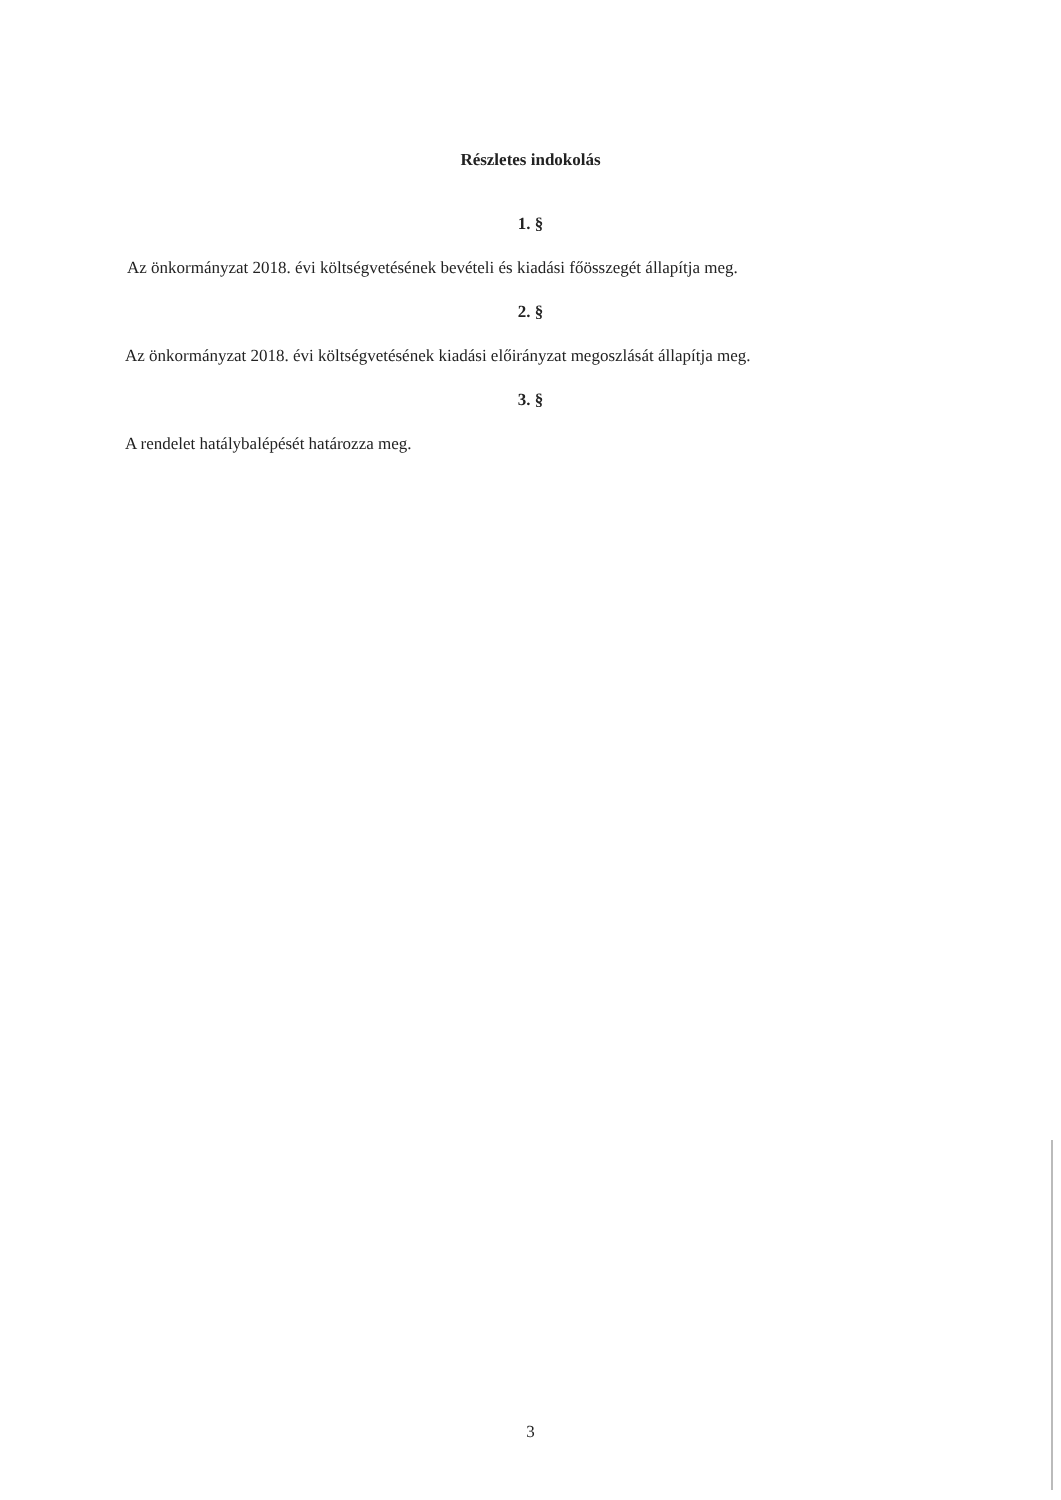Részletes indokolás
1. §
Az önkormányzat 2018. évi költségvetésének bevételi és kiadási főösszegét állapítja meg.
2. §
Az önkormányzat 2018. évi költségvetésének kiadási előirányzat megoszlását állapítja meg.
3. §
A rendelet hatálybalépését határozza meg.
3